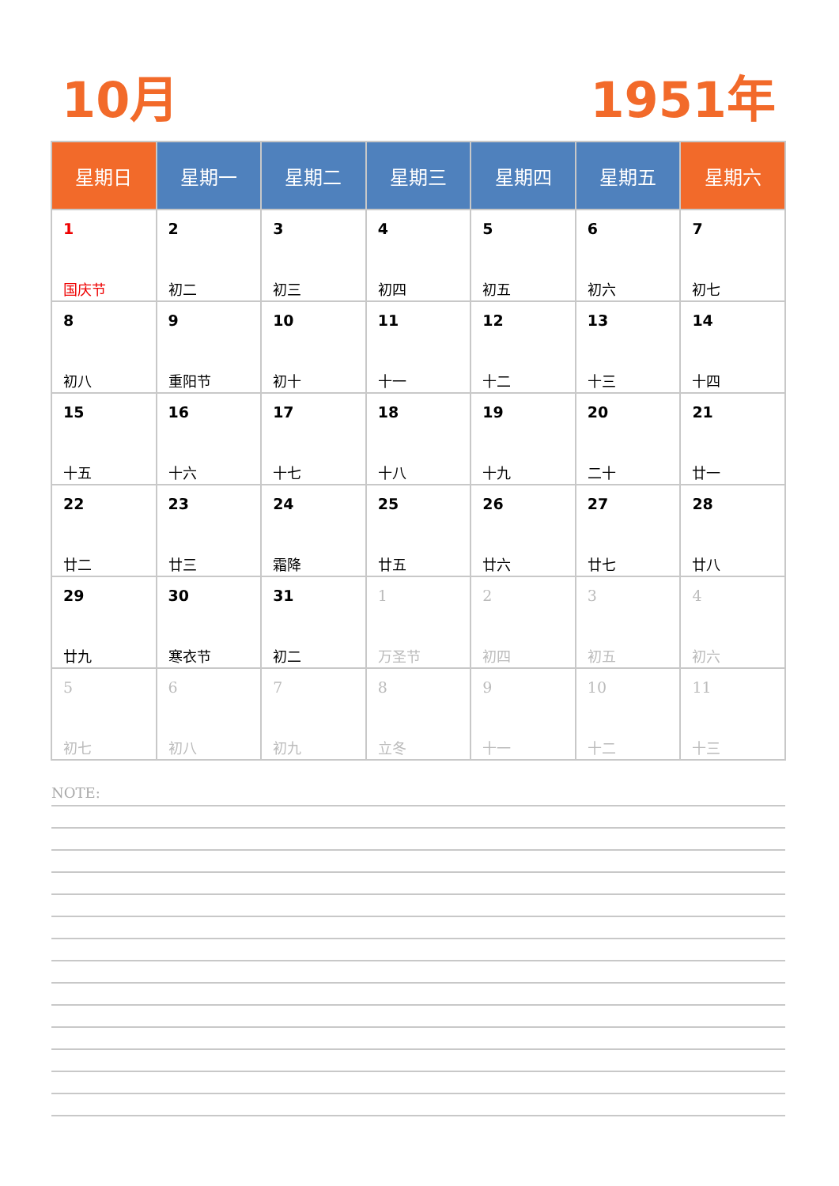10月 1951年
| 星期日 | 星期一 | 星期二 | 星期三 | 星期四 | 星期五 | 星期六 |
| --- | --- | --- | --- | --- | --- | --- |
| 1 国庆节 | 2 初二 | 3 初三 | 4 初四 | 5 初五 | 6 初六 | 7 初七 |
| 8 初八 | 9 重阳节 | 10 初十 | 11 十一 | 12 十二 | 13 十三 | 14 十四 |
| 15 十五 | 16 十六 | 17 十七 | 18 十八 | 19 十九 | 20 二十 | 21 廿一 |
| 22 廿二 | 23 廿三 | 24 霜降 | 25 廿五 | 26 廿六 | 27 廿七 | 28 廿八 |
| 29 廿九 | 30 寒衣节 | 31 初二 | 1 万圣节 | 2 初四 | 3 初五 | 4 初六 |
| 5 初七 | 6 初八 | 7 初九 | 8 立冬 | 9 十一 | 10 十二 | 11 十三 |
NOTE: